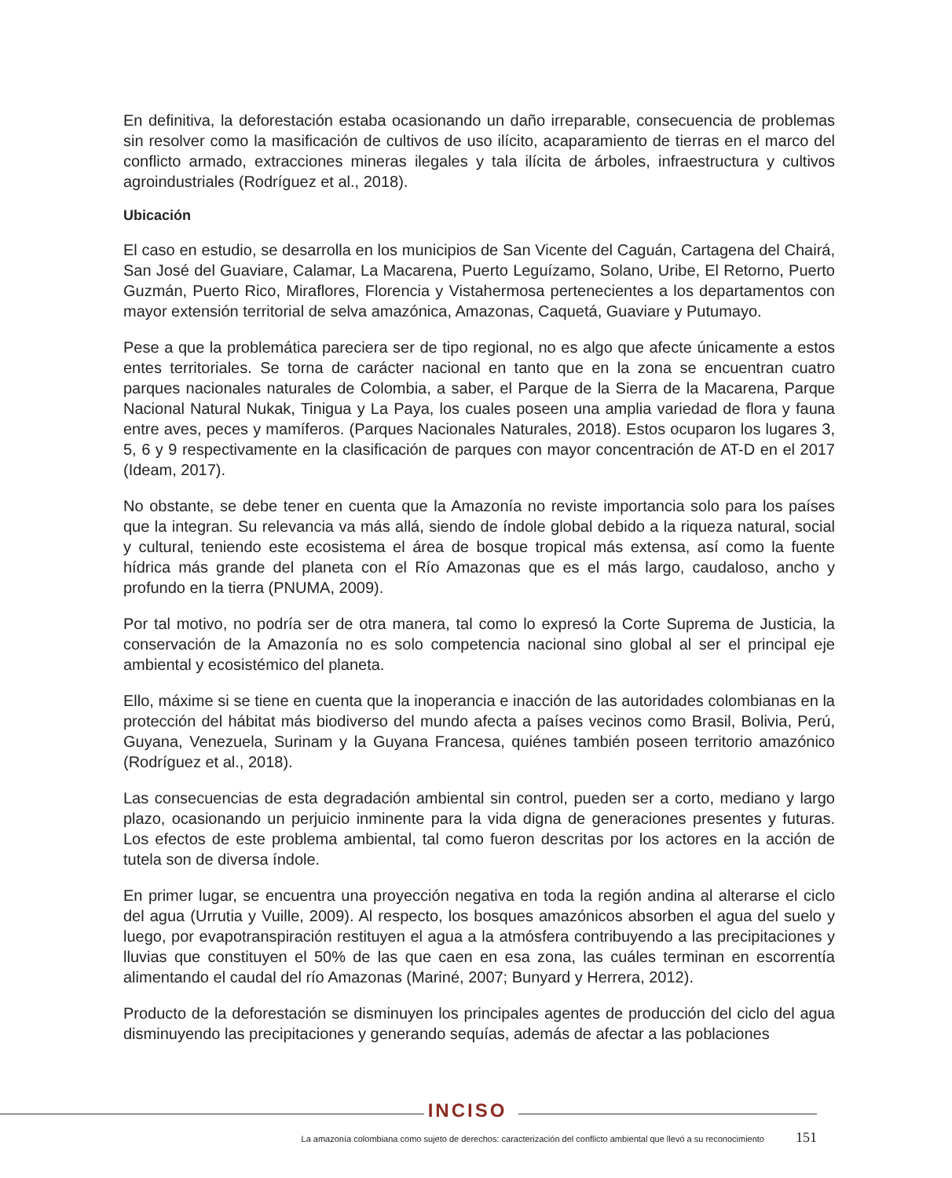En definitiva, la deforestación estaba ocasionando un daño irreparable, consecuencia de problemas sin resolver como la masificación de cultivos de uso ilícito, acaparamiento de tierras en el marco del conflicto armado, extracciones mineras ilegales y tala ilícita de árboles, infraestructura y cultivos agroindustriales (Rodríguez et al., 2018).
Ubicación
El caso en estudio, se desarrolla en los municipios de San Vicente del Caguán, Cartagena del Chairá, San José del Guaviare, Calamar, La Macarena, Puerto Leguízamo, Solano, Uribe, El Retorno, Puerto Guzmán, Puerto Rico, Miraflores, Florencia y Vistahermosa pertenecientes a los departamentos con mayor extensión territorial de selva amazónica, Amazonas, Caquetá, Guaviare y Putumayo.
Pese a que la problemática pareciera ser de tipo regional, no es algo que afecte únicamente a estos entes territoriales. Se torna de carácter nacional en tanto que en la zona se encuentran cuatro parques nacionales naturales de Colombia, a saber, el Parque de la Sierra de la Macarena, Parque Nacional Natural Nukak, Tinigua y La Paya, los cuales poseen una amplia variedad de flora y fauna entre aves, peces y mamíferos. (Parques Nacionales Naturales, 2018). Estos ocuparon los lugares 3, 5, 6 y 9 respectivamente en la clasificación de parques con mayor concentración de AT-D en el 2017 (Ideam, 2017).
No obstante, se debe tener en cuenta que la Amazonía no reviste importancia solo para los países que la integran. Su relevancia va más allá, siendo de índole global debido a la riqueza natural, social y cultural, teniendo este ecosistema el área de bosque tropical más extensa, así como la fuente hídrica más grande del planeta con el Río Amazonas que es el más largo, caudaloso, ancho y profundo en la tierra (PNUMA, 2009).
Por tal motivo, no podría ser de otra manera, tal como lo expresó la Corte Suprema de Justicia, la conservación de la Amazonía no es solo competencia nacional sino global al ser el principal eje ambiental y ecosistémico del planeta.
Ello, máxime si se tiene en cuenta que la inoperancia e inacción de las autoridades colombianas en la protección del hábitat más biodiverso del mundo afecta a países vecinos como Brasil, Bolivia, Perú, Guyana, Venezuela, Surinam y la Guyana Francesa, quiénes también poseen territorio amazónico (Rodríguez et al., 2018).
Las consecuencias de esta degradación ambiental sin control, pueden ser a corto, mediano y largo plazo, ocasionando un perjuicio inminente para la vida digna de generaciones presentes y futuras. Los efectos de este problema ambiental, tal como fueron descritas por los actores en la acción de tutela son de diversa índole.
En primer lugar, se encuentra una proyección negativa en toda la región andina al alterarse el ciclo del agua (Urrutia y Vuille, 2009). Al respecto, los bosques amazónicos absorben el agua del suelo y luego, por evapotranspiración restituyen el agua a la atmósfera contribuyendo a las precipitaciones y lluvias que constituyen el 50% de las que caen en esa zona, las cuáles terminan en escorrentía alimentando el caudal del río Amazonas (Mariné, 2007; Bunyard y Herrera, 2012).
Producto de la deforestación se disminuyen los principales agentes de producción del ciclo del agua disminuyendo las precipitaciones y generando sequías, además de afectar a las poblaciones
INCISO
La amazonía colombiana como sujeto de derechos: caracterización del conflicto ambiental que llevó a su reconocimiento 151